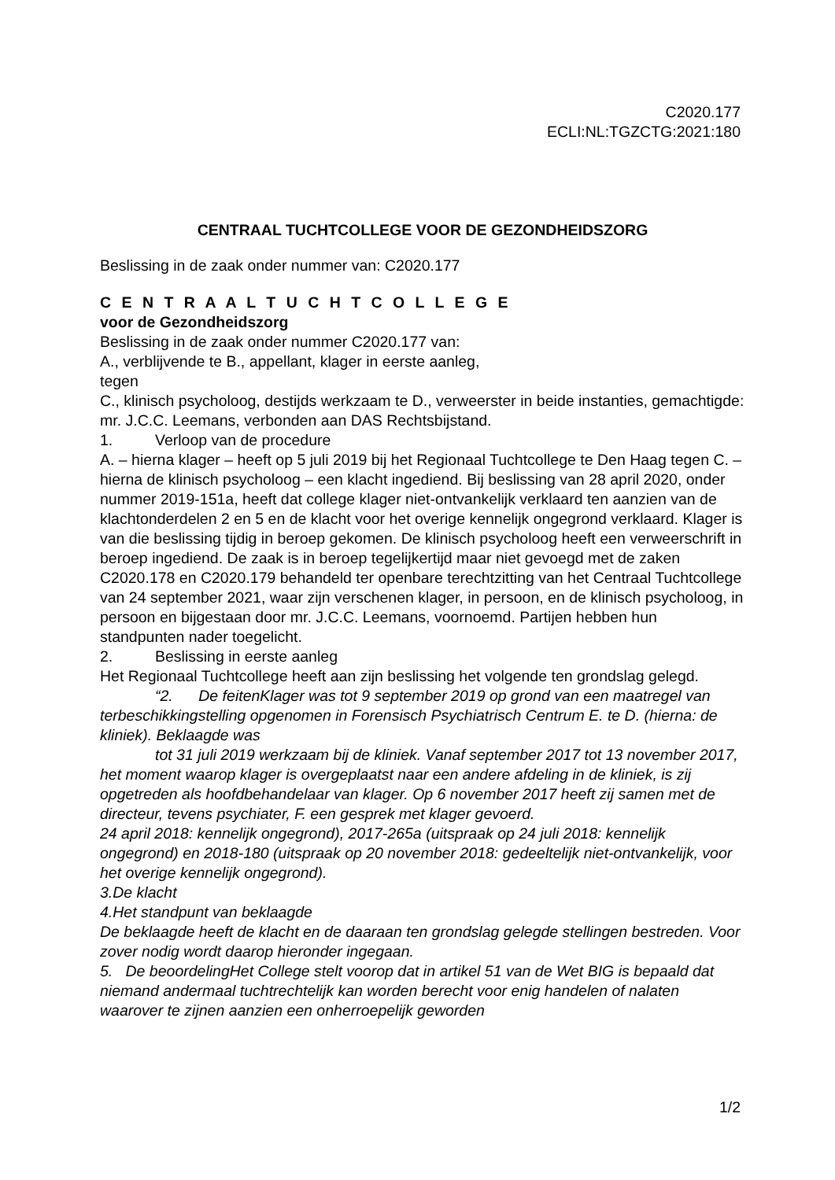C2020.177
ECLI:NL:TGZCTG:2021:180
CENTRAAL TUCHTCOLLEGE VOOR DE GEZONDHEIDSZORG
Beslissing in de zaak onder nummer van: C2020.177
C E N T R A A L T U C H T C O L L E G E
voor de Gezondheidszorg
Beslissing in de zaak onder nummer C2020.177 van:
A., verblijvende te B., appellant, klager in eerste aanleg,
tegen
C., klinisch psycholoog, destijds werkzaam te D., verweerster in beide instanties, gemachtigde: mr. J.C.C. Leemans, verbonden aan DAS Rechtsbijstand.
1. Verloop van de procedure
A. – hierna klager – heeft op 5 juli 2019 bij het Regionaal Tuchtcollege te Den Haag tegen C. – hierna de klinisch psycholoog – een klacht ingediend. Bij beslissing van 28 april 2020, onder nummer 2019-151a, heeft dat college klager niet-ontvankelijk verklaard ten aanzien van de klachtonderdelen 2 en 5 en de klacht voor het overige kennelijk ongegrond verklaard. Klager is van die beslissing tijdig in beroep gekomen. De klinisch psycholoog heeft een verweerschrift in beroep ingediend. De zaak is in beroep tegelijkertijd maar niet gevoegd met de zaken C2020.178 en C2020.179 behandeld ter openbare terechtzitting van het Centraal Tuchtcollege van 24 september 2021, waar zijn verschenen klager, in persoon, en de klinisch psycholoog, in persoon en bijgestaan door mr. J.C.C. Leemans, voornoemd. Partijen hebben hun standpunten nader toegelicht.
2. Beslissing in eerste aanleg
Het Regionaal Tuchtcollege heeft aan zijn beslissing het volgende ten grondslag gelegd.
“2. De feitenKlager was tot 9 september 2019 op grond van een maatregel van terbeschikkingstelling opgenomen in Forensisch Psychiatrisch Centrum E. te D. (hierna: de kliniek). Beklaagde was
tot 31 juli 2019 werkzaam bij de kliniek. Vanaf september 2017 tot 13 november 2017, het moment waarop klager is overgeplaatst naar een andere afdeling in de kliniek, is zij opgetreden als hoofdbehandelaar van klager. Op 6 november 2017 heeft zij samen met de directeur, tevens psychiater, F. een gesprek met klager gevoerd.
24 april 2018: kennelijk ongegrond), 2017-265a (uitspraak op 24 juli 2018: kennelijk ongegrond) en 2018-180 (uitspraak op 20 november 2018: gedeeltelijk niet-ontvankelijk, voor het overige kennelijk ongegrond).
3.De klacht
4.Het standpunt van beklaagde
De beklaagde heeft de klacht en de daaraan ten grondslag gelegde stellingen bestreden. Voor zover nodig wordt daarop hieronder ingegaan.
5. De beoordelingHet College stelt voorop dat in artikel 51 van de Wet BIG is bepaald dat niemand andermaal tuchtrechtelijk kan worden berecht voor enig handelen of nalaten waarover te zijnen aanzien een onherroepelijk geworden
1/2